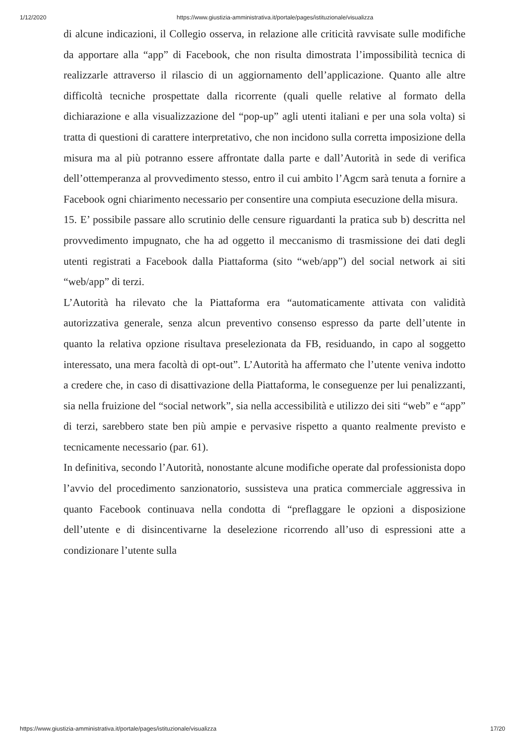1/12/2020 https://www.giustizia-amministrativa.it/portale/pages/istituzionale/visualizza
di alcune indicazioni, il Collegio osserva, in relazione alle criticità ravvisate sulle modifiche da apportare alla “app” di Facebook, che non risulta dimostrata l’impossibilità tecnica di realizzarle attraverso il rilascio di un aggiornamento dell’applicazione. Quanto alle altre difficoltà tecniche prospettate dalla ricorrente (quali quelle relative al formato della dichiarazione e alla visualizzazione del “pop-up” agli utenti italiani e per una sola volta) si tratta di questioni di carattere interpretativo, che non incidono sulla corretta imposizione della misura ma al più potranno essere affrontate dalla parte e dall’Autorità in sede di verifica dell’ottemperanza al provvedimento stesso, entro il cui ambito l’Agcm sarà tenuta a fornire a Facebook ogni chiarimento necessario per consentire una compiuta esecuzione della misura.
15. E’ possibile passare allo scrutinio delle censure riguardanti la pratica sub b) descritta nel provvedimento impugnato, che ha ad oggetto il meccanismo di trasmissione dei dati degli utenti registrati a Facebook dalla Piattaforma (sito “web/app”) del social network ai siti “web/app” di terzi.
L’Autorità ha rilevato che la Piattaforma era “automaticamente attivata con validità autorizzativa generale, senza alcun preventivo consenso espresso da parte dell’utente in quanto la relativa opzione risultava preselezionata da FB, residuando, in capo al soggetto interessato, una mera facoltà di opt-out”. L’Autorità ha affermato che l’utente veniva indotto a credere che, in caso di disattivazione della Piattaforma, le conseguenze per lui penalizzanti, sia nella fruizione del “social network”, sia nella accessibilità e utilizzo dei siti “web” e “app” di terzi, sarebbero state ben più ampie e pervasive rispetto a quanto realmente previsto e tecnicamente necessario (par. 61).
In definitiva, secondo l’Autorità, nonostante alcune modifiche operate dal professionista dopo l’avvio del procedimento sanzionatorio, sussisteva una pratica commerciale aggressiva in quanto Facebook continuava nella condotta di “preflaggare le opzioni a disposizione dell’utente e di disincentivarne la deselezione ricorrendo all’uso di espressioni atte a condizionare l’utente sulla
https://www.giustizia-amministrativa.it/portale/pages/istituzionale/visualizza 17/20